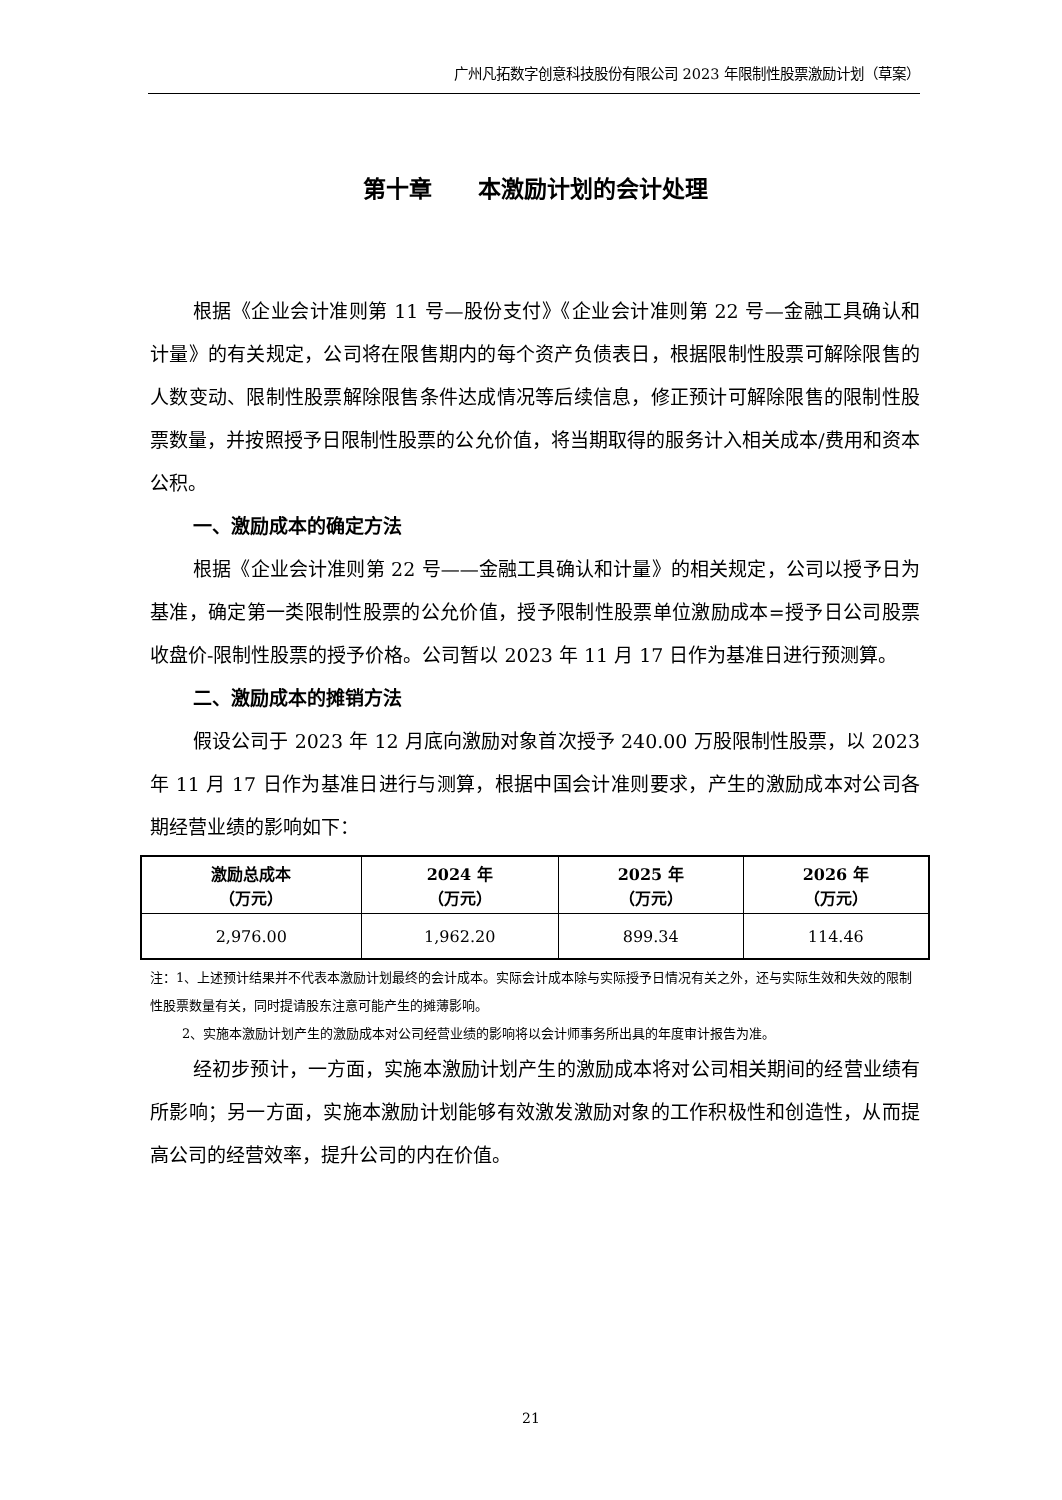广州凡拓数字创意科技股份有限公司 2023 年限制性股票激励计划（草案）
第十章　　本激励计划的会计处理
根据《企业会计准则第 11 号—股份支付》《企业会计准则第 22 号—金融工具确认和计量》的有关规定，公司将在限售期内的每个资产负债表日，根据限制性股票可解除限售的人数变动、限制性股票解除限售条件达成情况等后续信息，修正预计可解除限售的限制性股票数量，并按照授予日限制性股票的公允价值，将当期取得的服务计入相关成本/费用和资本公积。
一、激励成本的确定方法
根据《企业会计准则第 22 号——金融工具确认和计量》的相关规定，公司以授予日为基准，确定第一类限制性股票的公允价值，授予限制性股票单位激励成本=授予日公司股票收盘价-限制性股票的授予价格。公司暂以 2023 年 11 月 17 日作为基准日进行预测算。
二、激励成本的摊销方法
假设公司于 2023 年 12 月底向激励对象首次授予 240.00 万股限制性股票，以 2023 年 11 月 17 日作为基准日进行与测算，根据中国会计准则要求，产生的激励成本对公司各期经营业绩的影响如下：
| 激励总成本 （万元） | 2024 年 （万元） | 2025 年 （万元） | 2026 年 （万元） |
| --- | --- | --- | --- |
| 2,976.00 | 1,962.20 | 899.34 | 114.46 |
注：1、上述预计结果并不代表本激励计划最终的会计成本。实际会计成本除与实际授予日情况有关之外，还与实际生效和失效的限制性股票数量有关，同时提请股东注意可能产生的摊薄影响。
2、实施本激励计划产生的激励成本对公司经营业绩的影响将以会计师事务所出具的年度审计报告为准。
经初步预计，一方面，实施本激励计划产生的激励成本将对公司相关期间的经营业绩有所影响；另一方面，实施本激励计划能够有效激发激励对象的工作积极性和创造性，从而提高公司的经营效率，提升公司的内在价值。
21